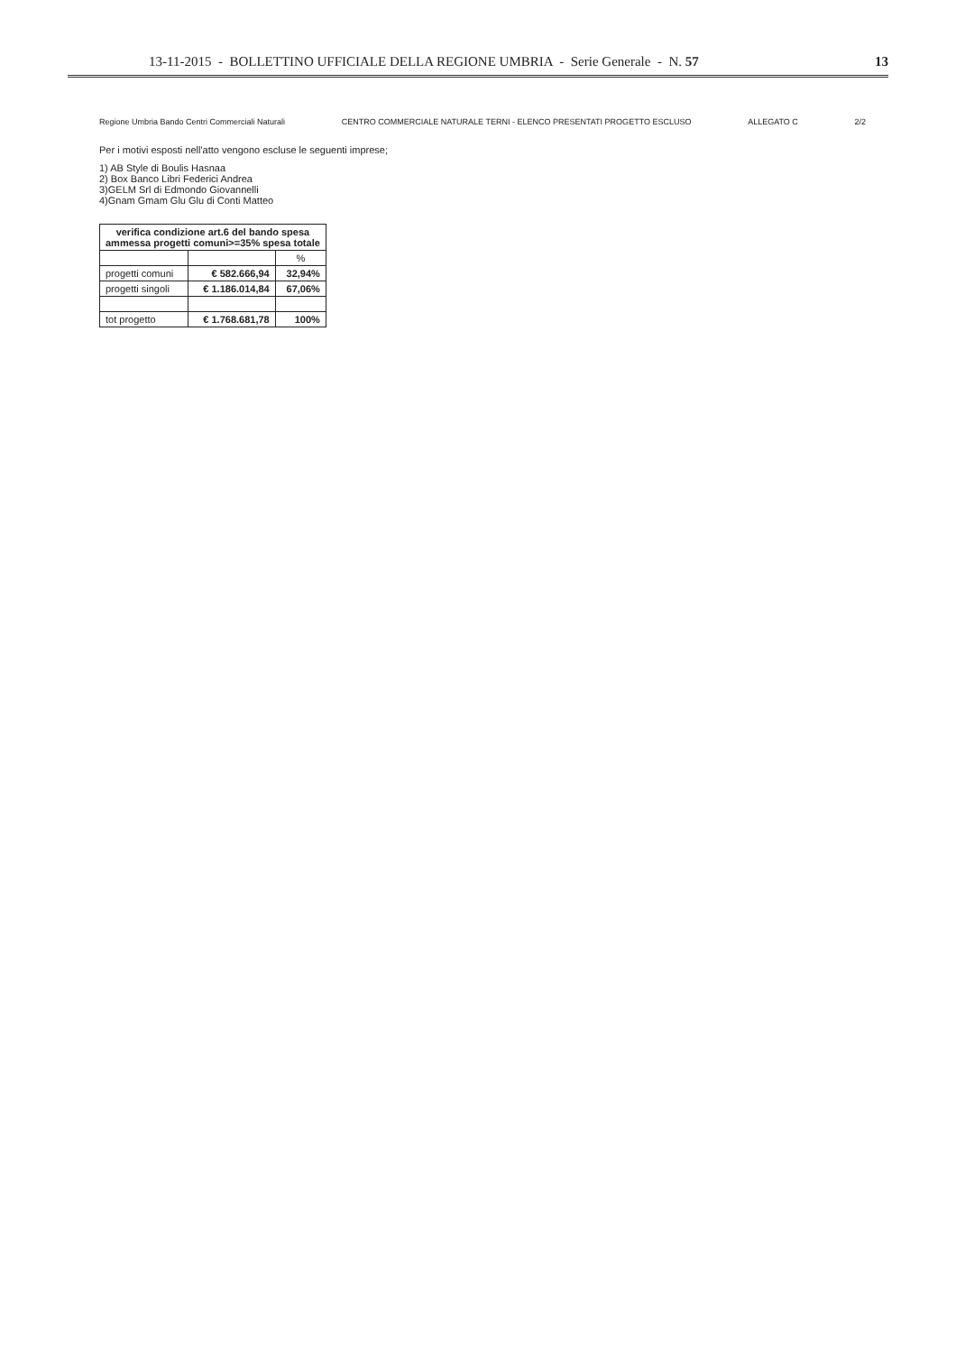13-11-2015 - BOLLETTINO UFFICIALE DELLA REGIONE UMBRIA - Serie Generale - N. 57 13
Regione Umbria Bando Centri Commerciali Naturali CENTRO COMMERCIALE NATURALE TERNI - ELENCO PRESENTATI PROGETTO ESCLUSO ALLEGATO C 2/2
Per i motivi esposti nell'atto vengono escluse le seguenti imprese;
1) AB Style di Boulis Hasnaa
2) Box Banco Libri Federici Andrea
3)GELM Srl di Edmondo Giovannelli
4)Gnam Gmam Glu Glu di Conti Matteo
| verifica condizione art.6 del bando spesa ammessa progetti comuni>=35% spesa totale | | |
| --- | --- | --- |
| | | % |
| progetti comuni | € 582.666,94 | 32,94% |
| progetti singoli | € 1.186.014,84 | 67,06% |
| tot progetto | € 1.768.681,78 | 100% |